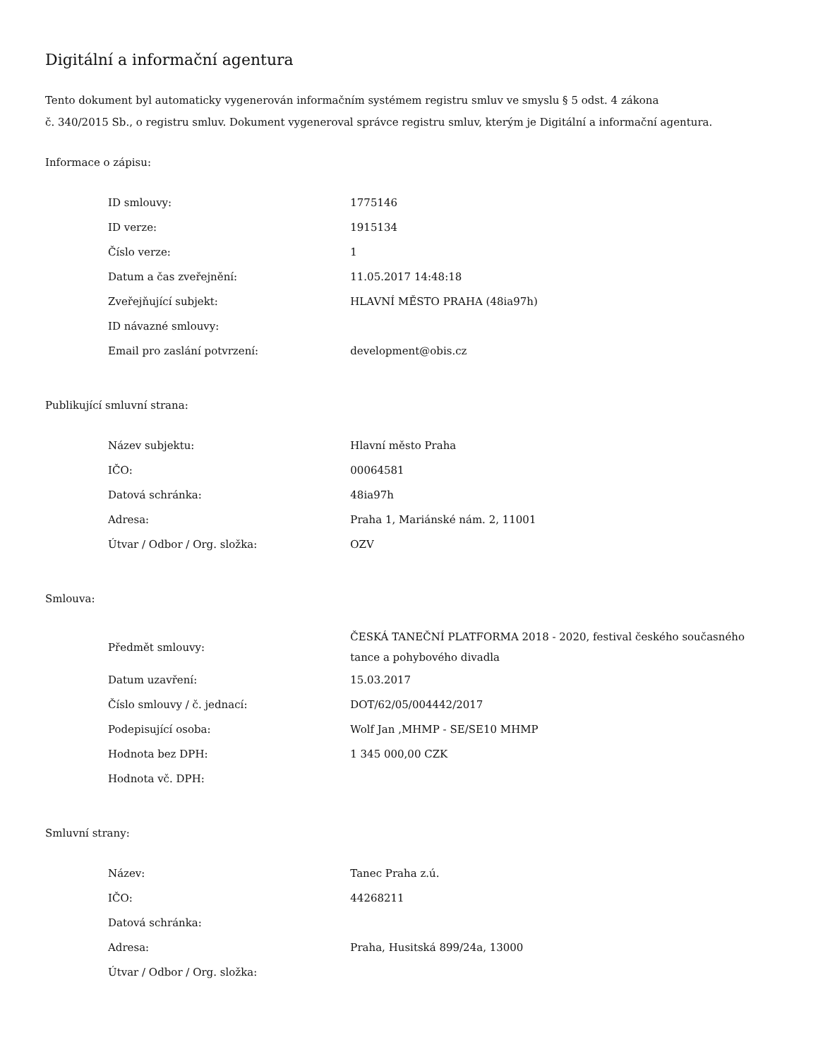Digitální a informační agentura
Tento dokument byl automaticky vygenerován informačním systémem registru smluv ve smyslu § 5 odst. 4 zákona
č. 340/2015 Sb., o registru smluv. Dokument vygeneroval správce registru smluv, kterým je Digitální a informační agentura.
Informace o zápisu:
| ID smlouvy: | 1775146 |
| ID verze: | 1915134 |
| Číslo verze: | 1 |
| Datum a čas zveřejnění: | 11.05.2017 14:48:18 |
| Zveřejňující subjekt: | HLAVNÍ MĚSTO PRAHA (48ia97h) |
| ID návazné smlouvy: | |
| Email pro zaslání potvrzení: | development@obis.cz |
Publikující smluvní strana:
| Název subjektu: | Hlavní město Praha |
| IČO: | 00064581 |
| Datová schránka: | 48ia97h |
| Adresa: | Praha 1, Mariánské nám. 2, 11001 |
| Útvar / Odbor / Org. složka: | OZV |
Smlouva:
| Předmět smlouvy: | ČESKÁ TANEČNÍ PLATFORMA 2018 - 2020, festival českého současného tance a pohybového divadla |
| Datum uzavření: | 15.03.2017 |
| Číslo smlouvy / č. jednací: | DOT/62/05/004442/2017 |
| Podepisující osoba: | Wolf Jan ,MHMP - SE/SE10 MHMP |
| Hodnota bez DPH: | 1 345 000,00 CZK |
| Hodnota vč. DPH: | |
Smluvní strany:
| Název: | Tanec Praha z.ú. |
| IČO: | 44268211 |
| Datová schránka: | |
| Adresa: | Praha, Husitská 899/24a, 13000 |
| Útvar / Odbor / Org. složka: | |